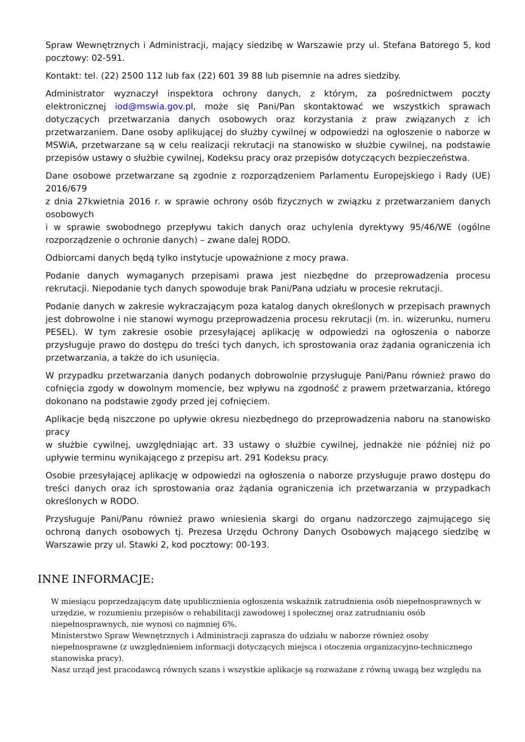Spraw Wewnętrznych i Administracji, mający siedzibę w Warszawie przy ul. Stefana Batorego 5, kod pocztowy: 02-591.
Kontakt: tel. (22) 2500 112 lub fax (22) 601 39 88 lub pisemnie na adres siedziby.
Administrator wyznaczył inspektora ochrony danych, z którym, za pośrednictwem poczty elektronicznej iod@mswia.gov.pl, może się Pani/Pan skontaktować we wszystkich sprawach dotyczących przetwarzania danych osobowych oraz korzystania z praw związanych z ich przetwarzaniem. Dane osoby aplikującej do służby cywilnej w odpowiedzi na ogłoszenie o naborze w MSWiA, przetwarzane są w celu realizacji rekrutacji na stanowisko w służbie cywilnej, na podstawie przepisów ustawy o służbie cywilnej, Kodeksu pracy oraz przepisów dotyczących bezpieczeństwa.
Dane osobowe przetwarzane są zgodnie z rozporządzeniem Parlamentu Europejskiego i Rady (UE) 2016/679
z dnia 27kwietnia 2016 r. w sprawie ochrony osób fizycznych w związku z przetwarzaniem danych osobowych
i w sprawie swobodnego przepływu takich danych oraz uchylenia dyrektywy 95/46/WE (ogólne rozporządzenie o ochronie danych) – zwane dalej RODO.
Odbiorcami danych będą tylko instytucje upoważnione z mocy prawa.
Podanie danych wymaganych przepisami prawa jest niezbędne do przeprowadzenia procesu rekrutacji. Niepodanie tych danych spowoduje brak Pani/Pana udziału w procesie rekrutacji.
Podanie danych w zakresie wykraczającym poza katalog danych określonych w przepisach prawnych jest dobrowolne i nie stanowi wymogu przeprowadzenia procesu rekrutacji (m. in. wizerunku, numeru PESEL). W tym zakresie osobie przesyłającej aplikację w odpowiedzi na ogłoszenia o naborze przysługuje prawo do dostępu do treści tych danych, ich sprostowania oraz żądania ograniczenia ich przetwarzania, a także do ich usunięcia.
W przypadku przetwarzania danych podanych dobrowolnie przysługuje Pani/Panu również prawo do cofnięcia zgody w dowolnym momencie, bez wpływu na zgodność z prawem przetwarzania, którego dokonano na podstawie zgody przed jej cofnięciem.
Aplikacje będą niszczone po upływie okresu niezbędnego do przeprowadzenia naboru na stanowisko pracy
w służbie cywilnej, uwzględniając art. 33 ustawy o służbie cywilnej, jednakże nie później niż po upływie terminu wynikającego z przepisu art. 291 Kodeksu pracy.
Osobie przesyłającej aplikację w odpowiedzi na ogłoszenia o naborze przysługuje prawo dostępu do treści danych oraz ich sprostowania oraz żądania ograniczenia ich przetwarzania w przypadkach określonych w RODO.
Przysługuje Pani/Panu również prawo wniesienia skargi do organu nadzorczego zajmującego się ochroną danych osobowych tj. Prezesa Urzędu Ochrony Danych Osobowych mającego siedzibę w Warszawie przy ul. Stawki 2, kod pocztowy: 00-193.
INNE INFORMACJE:
W miesiącu poprzedzającym datę upublicznienia ogłoszenia wskaźnik zatrudnienia osób niepełnosprawnych w urzędzie, w rozumieniu przepisów o rehabilitacji zawodowej i społecznej oraz zatrudnianiu osób niepełnosprawnych, nie wynosi co najmniej 6%.
Ministerstwo Spraw Wewnętrznych i Administracji zaprasza do udziału w naborze również osoby niepełnosprawne (z uwzględnieniem informacji dotyczących miejsca i otoczenia organizacyjno-technicznego stanowiska pracy).
Nasz urząd jest pracodawcą równych szans i wszystkie aplikacje są rozważane z równą uwagą bez względu na